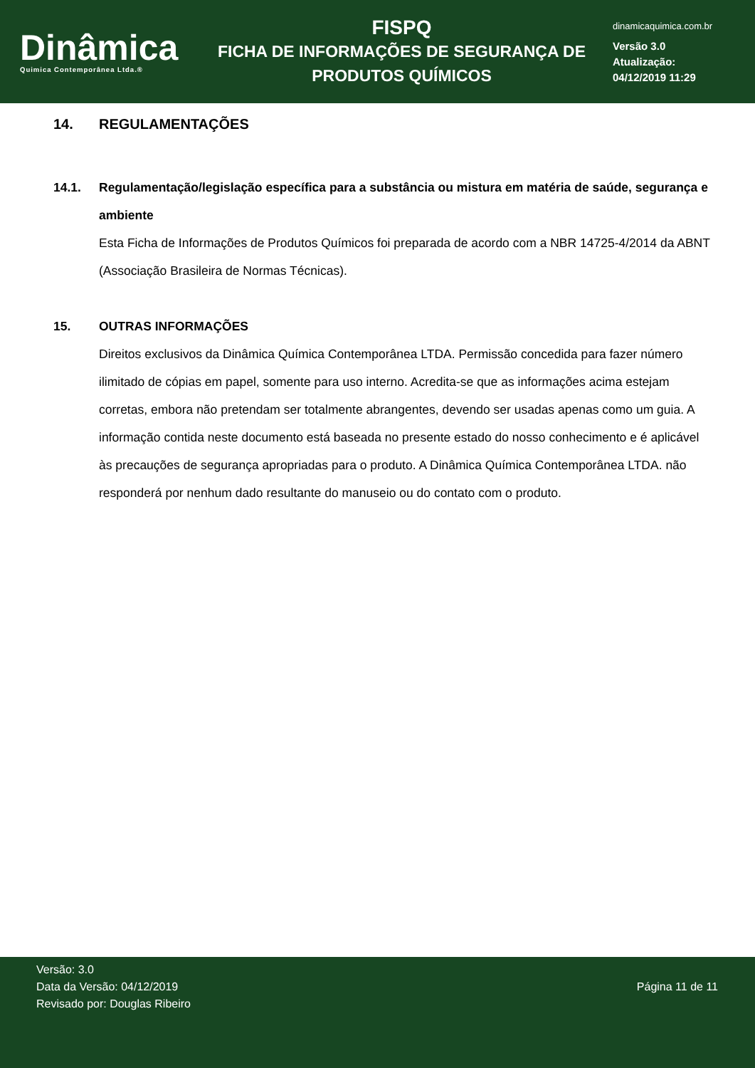Dinâmica
Quimica Contemporânea Ltda.®
FISPQ
FICHA DE INFORMAÇÕES DE SEGURANÇA DE
PRODUTOS QUÍMICOS
dinamicaquimica.com.br
Versão 3.0
Atualização:
04/12/2019 11:29
14. REGULAMENTAÇÕES
14.1. Regulamentação/legislação específica para a substância ou mistura em matéria de saúde, segurança e ambiente
Esta Ficha de Informações de Produtos Químicos foi preparada de acordo com a NBR 14725-4/2014 da ABNT (Associação Brasileira de Normas Técnicas).
15. OUTRAS INFORMAÇÕES
Direitos exclusivos da Dinâmica Química Contemporânea LTDA. Permissão concedida para fazer número ilimitado de cópias em papel, somente para uso interno. Acredita-se que as informações acima estejam corretas, embora não pretendam ser totalmente abrangentes, devendo ser usadas apenas como um guia. A informação contida neste documento está baseada no presente estado do nosso conhecimento e é aplicável às precauções de segurança apropriadas para o produto. A Dinâmica Química Contemporânea LTDA. não responderá por nenhum dado resultante do manuseio ou do contato com o produto.
Versão: 3.0
Data da Versão: 04/12/2019
Revisado por: Douglas Ribeiro
Página 11 de 11